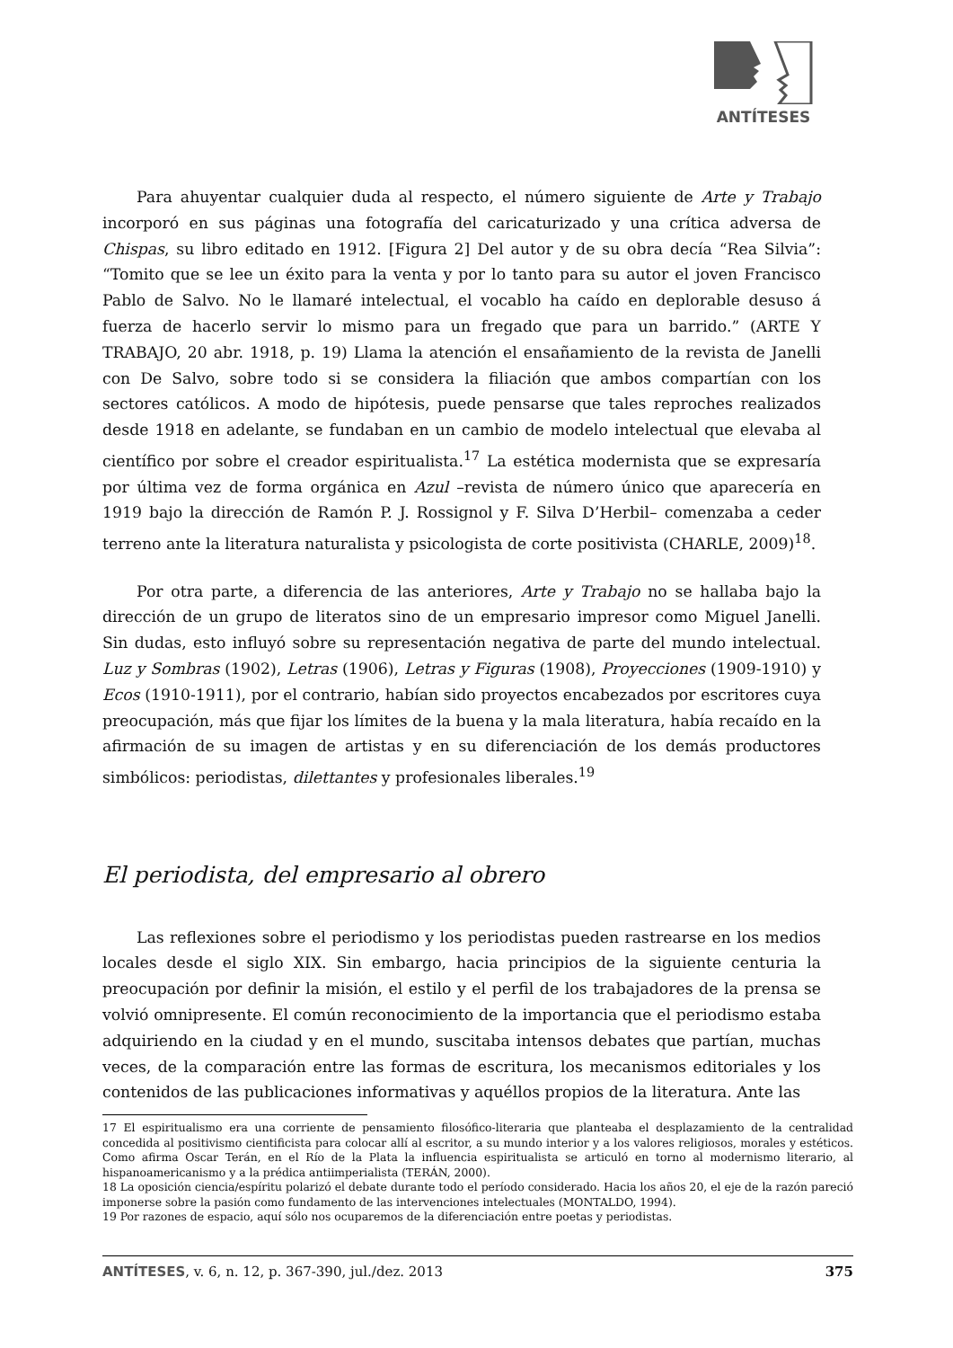ANTÍTESES
Para ahuyentar cualquier duda al respecto, el número siguiente de Arte y Trabajo incorporó en sus páginas una fotografía del caricaturizado y una crítica adversa de Chispas, su libro editado en 1912. [Figura 2] Del autor y de su obra decía “Rea Silvia”: “Tomito que se lee un éxito para la venta y por lo tanto para su autor el joven Francisco Pablo de Salvo. No le llamaré intelectual, el vocablo ha caído en deplorable desuso á fuerza de hacerlo servir lo mismo para un fregado que para un barrido.” (ARTE Y TRABAJO, 20 abr. 1918, p. 19) Llama la atención el ensañamiento de la revista de Janelli con De Salvo, sobre todo si se considera la filiación que ambos compartían con los sectores católicos. A modo de hipótesis, puede pensarse que tales reproches realizados desde 1918 en adelante, se fundaban en un cambio de modelo intelectual que elevaba al científico por sobre el creador espiritualista.<sup>17</sup> La estética modernista que se expresaría por última vez de forma orgánica en Azul –revista de número único que aparecería en 1919 bajo la dirección de Ramón P. J. Rossignol y F. Silva D’Herbil– comenzaba a ceder terreno ante la literatura naturalista y psicologista de corte positivista (CHARLE, 2009)<sup>18</sup>.
Por otra parte, a diferencia de las anteriores, Arte y Trabajo no se hallaba bajo la dirección de un grupo de literatos sino de un empresario impresor como Miguel Janelli. Sin dudas, esto influyó sobre su representación negativa de parte del mundo intelectual. Luz y Sombras (1902), Letras (1906), Letras y Figuras (1908), Proyecciones (1909-1910) y Ecos (1910-1911), por el contrario, habían sido proyectos encabezados por escritores cuya preocupación, más que fijar los límites de la buena y la mala literatura, había recaído en la afirmación de su imagen de artistas y en su diferenciación de los demás productores simbólicos: periodistas, dilettantes y profesionales liberales.<sup>19</sup>
El periodista, del empresario al obrero
Las reflexiones sobre el periodismo y los periodistas pueden rastrearse en los medios locales desde el siglo XIX. Sin embargo, hacia principios de la siguiente centuria la preocupación por definir la misión, el estilo y el perfil de los trabajadores de la prensa se volvió omnipresente. El común reconocimiento de la importancia que el periodismo estaba adquiriendo en la ciudad y en el mundo, suscitaba intensos debates que partían, muchas veces, de la comparación entre las formas de escritura, los mecanismos editoriales y los contenidos de las publicaciones informativas y aquéllos propios de la literatura. Ante las
17 El espiritualismo era una corriente de pensamiento filosófico-literaria que planteaba el desplazamiento de la centralidad concedida al positivismo cientificista para colocar allí al escritor, a su mundo interior y a los valores religiosos, morales y estéticos. Como afirma Oscar Terán, en el Río de la Plata la influencia espiritualista se articuló en torno al modernismo literario, al hispanoamericanismo y a la prédica antiimperialista (TERÁN, 2000).
18 La oposición ciencia/espíritu polarizó el debate durante todo el período considerado. Hacia los años 20, el eje de la razón pareció imponerse sobre la pasión como fundamento de las intervenciones intelectuales (MONTALDO, 1994).
19 Por razones de espacio, aquí sólo nos ocuparemos de la diferenciación entre poetas y periodistas.
ANTÍTESES, v. 6, n. 12, p. 367-390, jul./dez. 2013 375